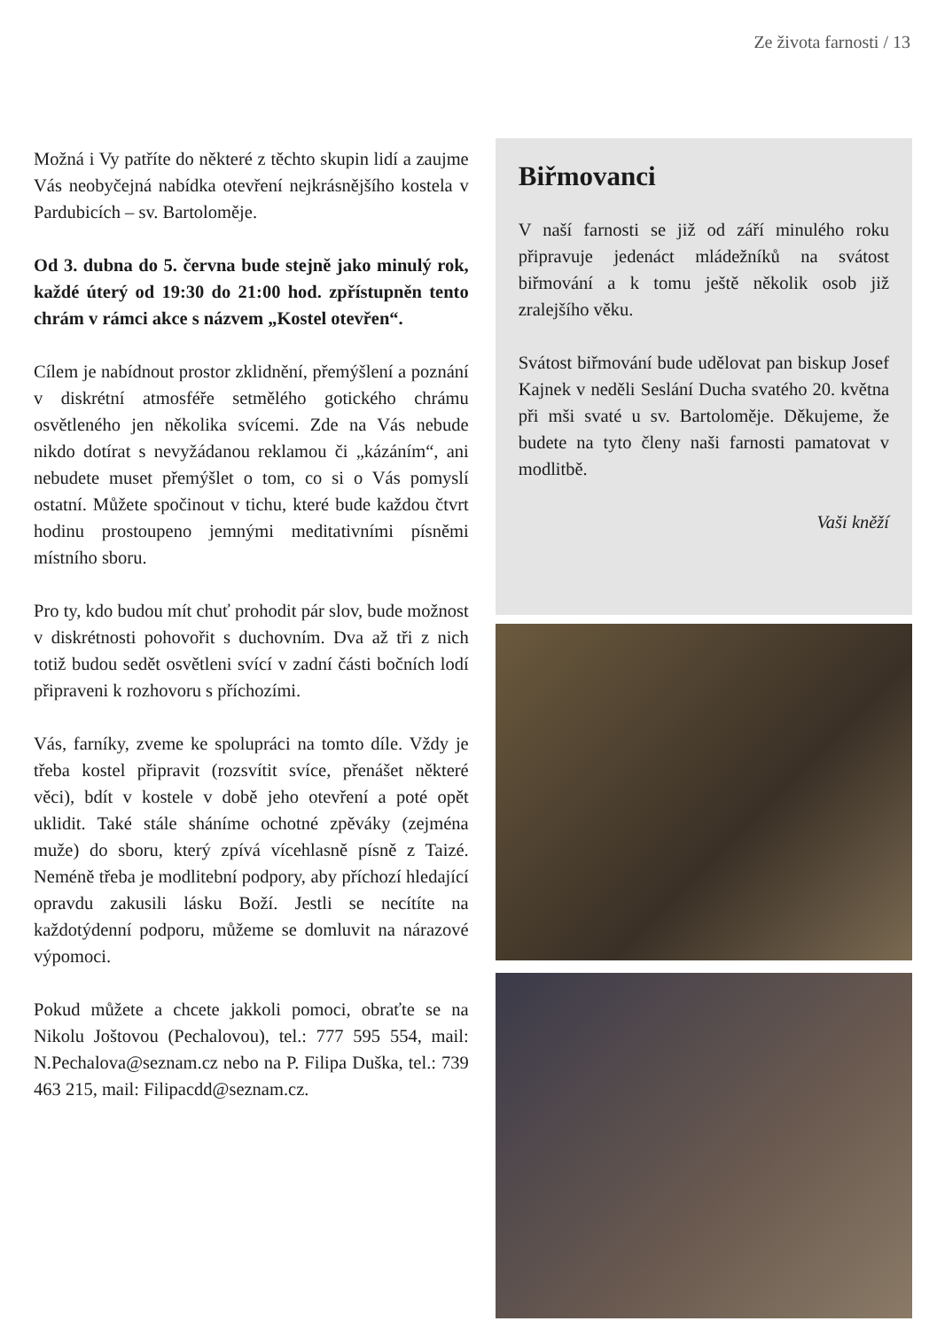Ze života farnosti / 13
Možná i Vy patříte do některé z těchto skupin lidí a zaujme Vás neobyčejná nabídka otevření nejkrásnějšího kostela v Pardubicích – sv. Bartoloměje.
Od 3. dubna do 5. června bude stejně jako minulý rok, každé úterý od 19:30 do 21:00 hod. zpřístupněn tento chrám v rámci akce s názvem „Kostel otevřen“.
Cílem je nabídnout prostor zklidnění, přemýšlení a poznání v diskrétní atmosféře setmělého gotického chrámu osvětleného jen několika svícemi. Zde na Vás nebude nikdo dotírat s nevyžádanou reklamou či „kázáním“, ani nebudete muset přemýšlet o tom, co si o Vás pomyslí ostatní. Můžete spočinout v tichu, které bude každou čtvrt hodinu prostoupeno jemnými meditativními písněmi místního sboru.
Pro ty, kdo budou mít chuť prohodit pár slov, bude možnost v diskrétnosti pohovořit s duchovním. Dva až tři z nich totiž budou sedět osvětleni svící v zadní části bočních lodí připraveni k rozhovoru s příchozími.
Vás, farníky, zveme ke spolupráci na tomto díle. Vždy je třeba kostel připravit (rozsvítit svíce, přenášet některé věci), bdít v kostele v době jeho otevření a poté opět uklidit. Také stále sháníme ochotné zpěváky (zejména muže) do sboru, který zpívá vícehlasně písně z Taizé. Neméně třeba je modlitební podpory, aby příchozí hledající opravdu zakusili lásku Boží. Jestli se necítíte na každotýdenní podporu, můžeme se domluvit na nárazové výpomoci.
Pokud můžete a chcete jakkoli pomoci, obraťte se na Nikolu Joštovou (Pechalovou), tel.: 777 595 554, mail: N.Pechalova@seznam.cz nebo na P. Filipa Duška, tel.: 739 463 215, mail: Filipacdd@seznam.cz.
Biřmovanci
V naší farnosti se již od září minulého roku připravuje jedenáct mládežníků na svátost biřmování a k tomu ještě několik osob již zralejšího věku.
Svátost biřmování bude udělovat pan biskup Josef Kajnek v neděli Seslání Ducha svatého 20. května při mši svaté u sv. Bartoloměje. Děkujeme, že budete na tyto členy naši farnosti pamatovat v modlitbě.
Vaši kněží